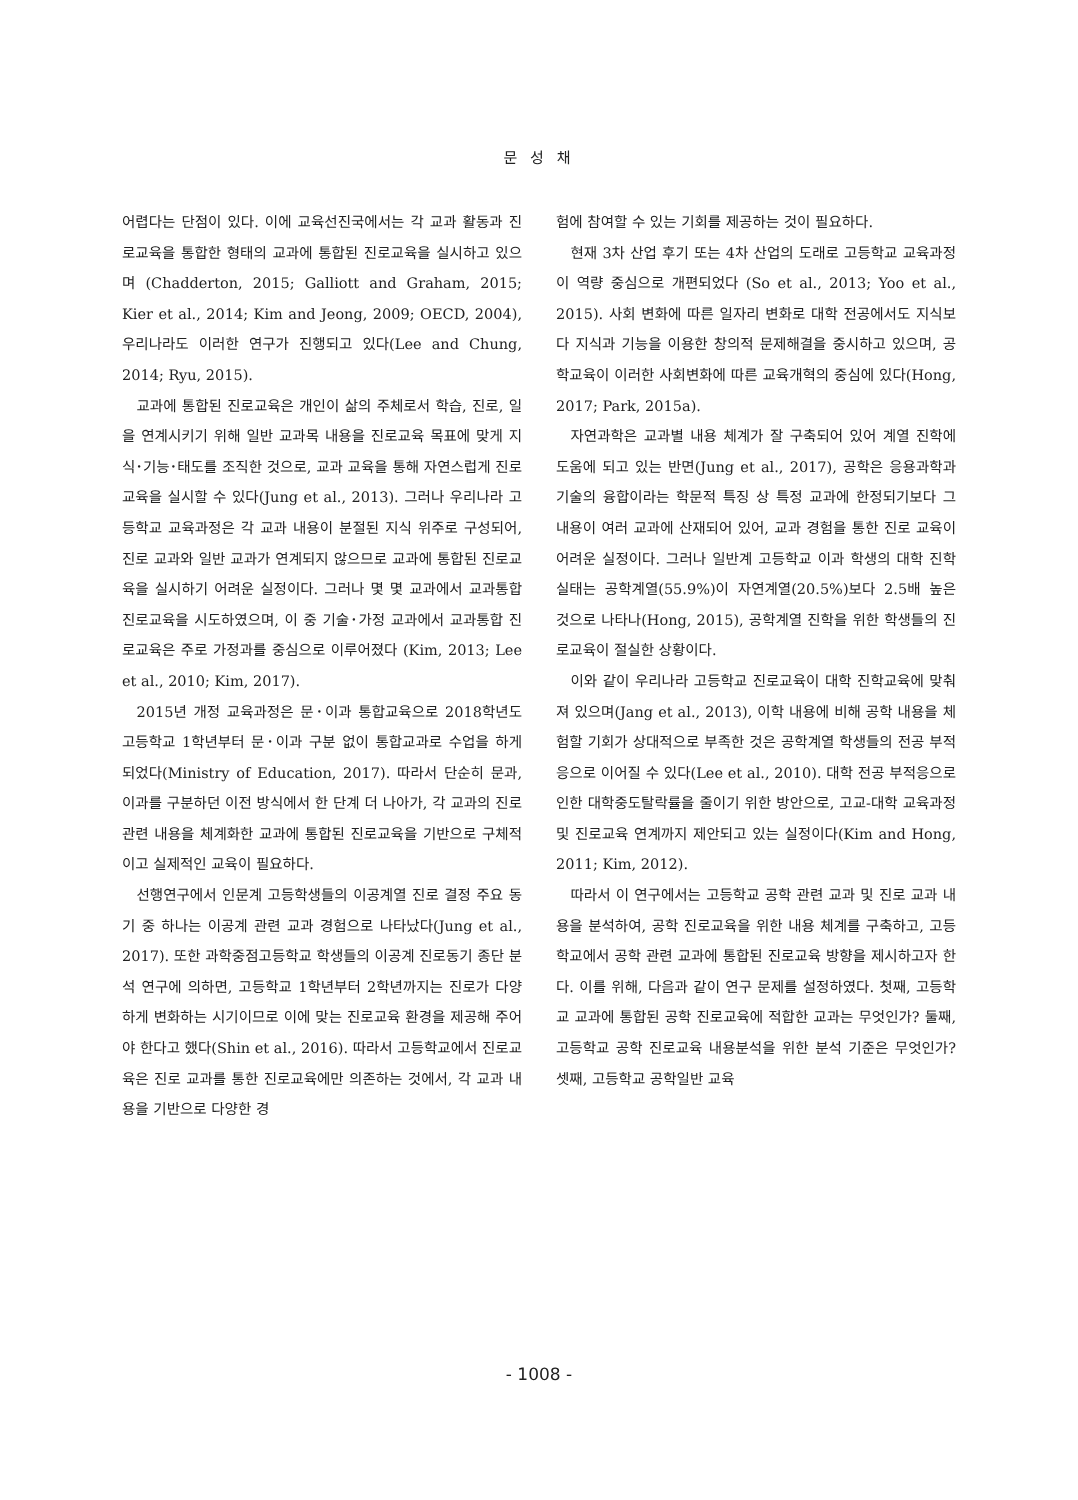문 성 채
어렵다는 단점이 있다. 이에 교육선진국에서는 각 교과 활동과 진로교육을 통합한 형태의 교과에 통합된 진로교육을 실시하고 있으며 (Chadderton, 2015; Galliott and Graham, 2015; Kier et al., 2014; Kim and Jeong, 2009; OECD, 2004), 우리나라도 이러한 연구가 진행되고 있다(Lee and Chung, 2014; Ryu, 2015).
교과에 통합된 진로교육은 개인이 삶의 주체로서 학습, 진로, 일을 연계시키기 위해 일반 교과목 내용을 진로교육 목표에 맞게 지식･기능･태도를 조직한 것으로, 교과 교육을 통해 자연스럽게 진로교육을 실시할 수 있다(Jung et al., 2013). 그러나 우리나라 고등학교 교육과정은 각 교과 내용이 분절된 지식 위주로 구성되어, 진로 교과와 일반 교과가 연계되지 않으므로 교과에 통합된 진로교육을 실시하기 어려운 실정이다. 그러나 몇 몇 교과에서 교과통합 진로교육을 시도하였으며, 이 중 기술･가정 교과에서 교과통합 진로교육은 주로 가정과를 중심으로 이루어졌다 (Kim, 2013; Lee et al., 2010; Kim, 2017).
2015년 개정 교육과정은 문･이과 통합교육으로 2018학년도 고등학교 1학년부터 문･이과 구분 없이 통합교과로 수업을 하게 되었다(Ministry of Education, 2017). 따라서 단순히 문과, 이과를 구분하던 이전 방식에서 한 단계 더 나아가, 각 교과의 진로 관련 내용을 체계화한 교과에 통합된 진로교육을 기반으로 구체적이고 실제적인 교육이 필요하다.
선행연구에서 인문계 고등학생들의 이공계열 진로 결정 주요 동기 중 하나는 이공계 관련 교과 경험으로 나타났다(Jung et al., 2017). 또한 과학중점고등학교 학생들의 이공계 진로동기 종단 분석 연구에 의하면, 고등학교 1학년부터 2학년까지는 진로가 다양하게 변화하는 시기이므로 이에 맞는 진로교육 환경을 제공해 주어야 한다고 했다(Shin et al., 2016). 따라서 고등학교에서 진로교육은 진로 교과를 통한 진로교육에만 의존하는 것에서, 각 교과 내용을 기반으로 다양한 경
험에 참여할 수 있는 기회를 제공하는 것이 필요하다.
현재 3차 산업 후기 또는 4차 산업의 도래로 고등학교 교육과정이 역량 중심으로 개편되었다 (So et al., 2013; Yoo et al., 2015). 사회 변화에 따른 일자리 변화로 대학 전공에서도 지식보다 지식과 기능을 이용한 창의적 문제해결을 중시하고 있으며, 공학교육이 이러한 사회변화에 따른 교육개혁의 중심에 있다(Hong, 2017; Park, 2015a).
자연과학은 교과별 내용 체계가 잘 구축되어 있어 계열 진학에 도움에 되고 있는 반면(Jung et al., 2017), 공학은 응용과학과 기술의 융합이라는 학문적 특징 상 특정 교과에 한정되기보다 그 내용이 여러 교과에 산재되어 있어, 교과 경험을 통한 진로 교육이 어려운 실정이다. 그러나 일반계 고등학교 이과 학생의 대학 진학 실태는 공학계열(55.9%)이 자연계열(20.5%)보다 2.5배 높은 것으로 나타나(Hong, 2015), 공학계열 진학을 위한 학생들의 진로교육이 절실한 상황이다.
이와 같이 우리나라 고등학교 진로교육이 대학 진학교육에 맞춰져 있으며(Jang et al., 2013), 이학 내용에 비해 공학 내용을 체험할 기회가 상대적으로 부족한 것은 공학계열 학생들의 전공 부적응으로 이어질 수 있다(Lee et al., 2010). 대학 전공 부적응으로 인한 대학중도탈락률을 줄이기 위한 방안으로, 고교-대학 교육과정 및 진로교육 연계까지 제안되고 있는 실정이다(Kim and Hong, 2011; Kim, 2012).
따라서 이 연구에서는 고등학교 공학 관련 교과 및 진로 교과 내용을 분석하여, 공학 진로교육을 위한 내용 체계를 구축하고, 고등학교에서 공학 관련 교과에 통합된 진로교육 방향을 제시하고자 한다. 이를 위해, 다음과 같이 연구 문제를 설정하였다. 첫째, 고등학교 교과에 통합된 공학 진로교육에 적합한 교과는 무엇인가? 둘째, 고등학교 공학 진로교육 내용분석을 위한 분석 기준은 무엇인가? 셋째, 고등학교 공학일반 교육
- 1008 -